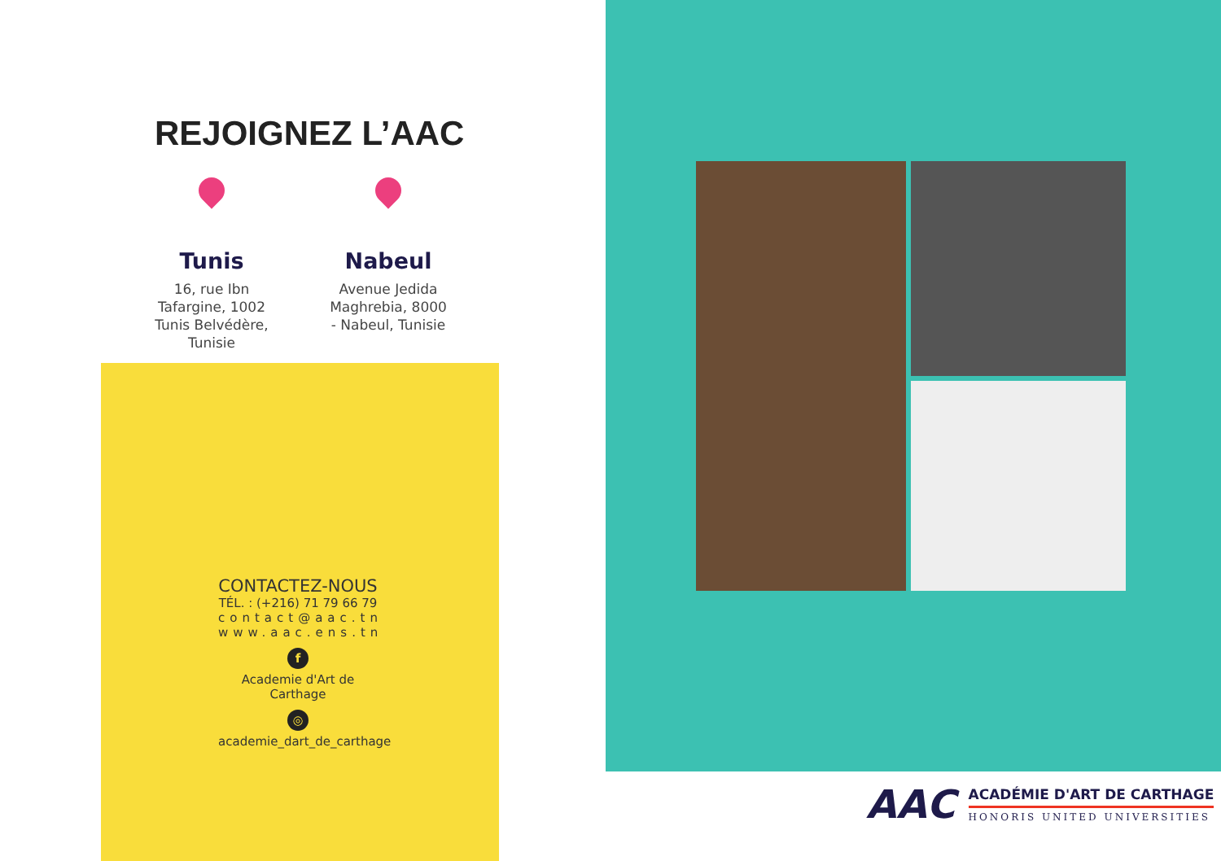REJOIGNEZ L’AAC
Tunis
16, rue Ibn
Tafargine, 1002
Tunis Belvédère,
Tunisie
Nabeul
Avenue Jedida
Maghrebia, 8000
- Nabeul, Tunisie
CONTACTEZ-NOUS
TÉL. : (+216) 71 79 66 79
contact@aac.tn
www.aac.ens.tn
f
Academie d'Art de Carthage
◎
academie_dart_de_carthage
AAC
ACADÉMIE D'ART DE CARTHAGE
HONORIS UNITED UNIVERSITIES